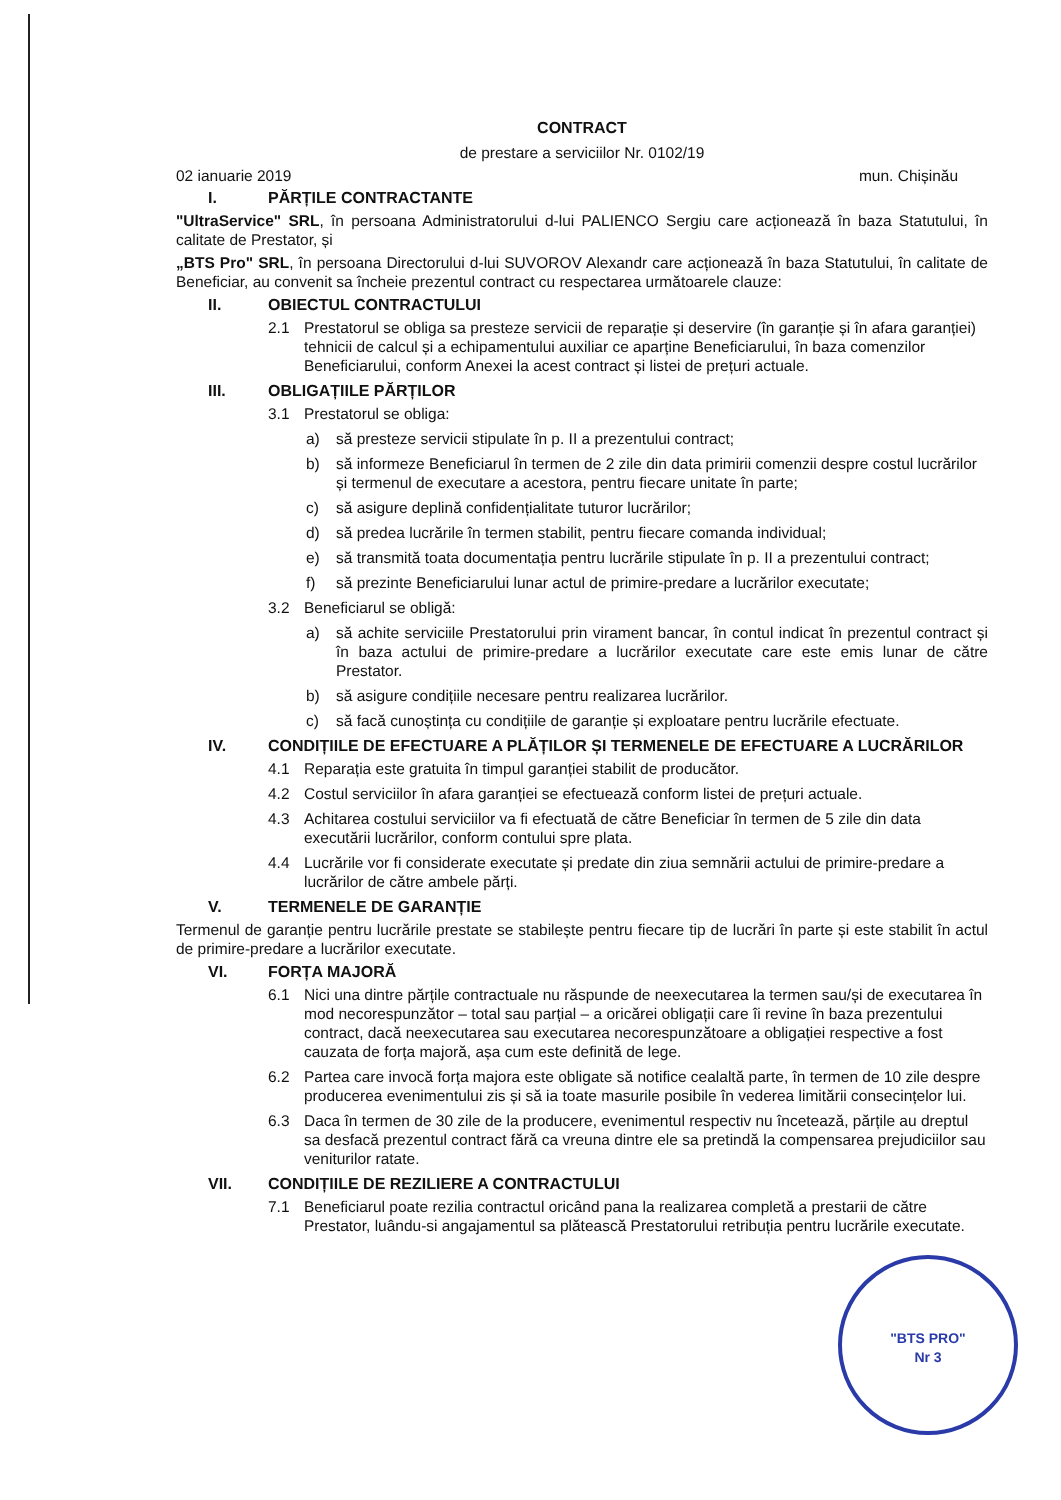"BTS PRO"
Nr 3
CONTRACT
de prestare a serviciilor Nr. 0102/19
02 ianuarie 2019 mun. Chișinău
I. PĂRȚILE CONTRACTANTE
"UltraService" SRL, în persoana Administratorului d-lui PALIENCO Sergiu care acționează în baza Statutului, în calitate de Prestator, și
„BTS Pro" SRL, în persoana Directorului d-lui SUVOROV Alexandr care acționează în baza Statutului, în calitate de Beneficiar, au convenit sa încheie prezentul contract cu respectarea următoarele clauze:
II. OBIECTUL CONTRACTULUI
2.1 Prestatorul se obliga sa presteze servicii de reparație și deservire (în garanție și în afara garanției) tehnicii de calcul și a echipamentului auxiliar ce aparține Beneficiarului, în baza comenzilor Beneficiarului, conform Anexei la acest contract și listei de prețuri actuale.
III. OBLIGAȚIILE PĂRȚILOR
3.1 Prestatorul se obliga:
a) să presteze servicii stipulate în p. II a prezentului contract;
b) să informeze Beneficiarul în termen de 2 zile din data primirii comenzii despre costul lucrărilor și termenul de executare a acestora, pentru fiecare unitate în parte;
c) să asigure deplină confidențialitate tuturor lucrărilor;
d) să predea lucrările în termen stabilit, pentru fiecare comanda individual;
e) să transmită toata documentația pentru lucrările stipulate în p. II a prezentului contract;
f) să prezinte Beneficiarului lunar actul de primire-predare a lucrărilor executate;
3.2 Beneficiarul se obligă:
a) să achite serviciile Prestatorului prin virament bancar, în contul indicat în prezentul contract și în baza actului de primire-predare a lucrărilor executate care este emis lunar de către Prestator.
b) să asigure condițiile necesare pentru realizarea lucrărilor.
c) să facă cunoștința cu condițiile de garanție și exploatare pentru lucrările efectuate.
IV. CONDIȚIILE DE EFECTUARE A PLĂȚILOR ȘI TERMENELE DE EFECTUARE A LUCRĂRILOR
4.1 Reparația este gratuita în timpul garanției stabilit de producător.
4.2 Costul serviciilor în afara garanției se efectuează conform listei de prețuri actuale.
4.3 Achitarea costului serviciilor va fi efectuată de către Beneficiar în termen de 5 zile din data executării lucrărilor, conform contului spre plata.
4.4 Lucrările vor fi considerate executate și predate din ziua semnării actului de primire-predare a lucrărilor de către ambele părți.
V. TERMENELE DE GARANȚIE
Termenul de garanție pentru lucrările prestate se stabilește pentru fiecare tip de lucrări în parte și este stabilit în actul de primire-predare a lucrărilor executate.
VI. FORȚA MAJORĂ
6.1 Nici una dintre părțile contractuale nu răspunde de neexecutarea la termen sau/și de executarea în mod necorespunzător – total sau parțial – a oricărei obligații care îi revine în baza prezentului contract, dacă neexecutarea sau executarea necorespunzătoare a obligației respective a fost cauzata de forța majoră, așa cum este definită de lege.
6.2 Partea care invocă forța majora este obligate să notifice cealaltă parte, în termen de 10 zile despre producerea evenimentului zis și să ia toate masurile posibile în vederea limitării consecințelor lui.
6.3 Daca în termen de 30 zile de la producere, evenimentul respectiv nu încetează, părțile au dreptul sa desfacă prezentul contract fără ca vreuna dintre ele sa pretindă la compensarea prejudiciilor sau veniturilor ratate.
VII. CONDIȚIILE DE REZILIERE A CONTRACTULUI
7.1 Beneficiarul poate rezilia contractul oricând pana la realizarea completă a prestarii de către Prestator, luându-si angajamentul sa plătească Prestatorului retribuția pentru lucrările executate.